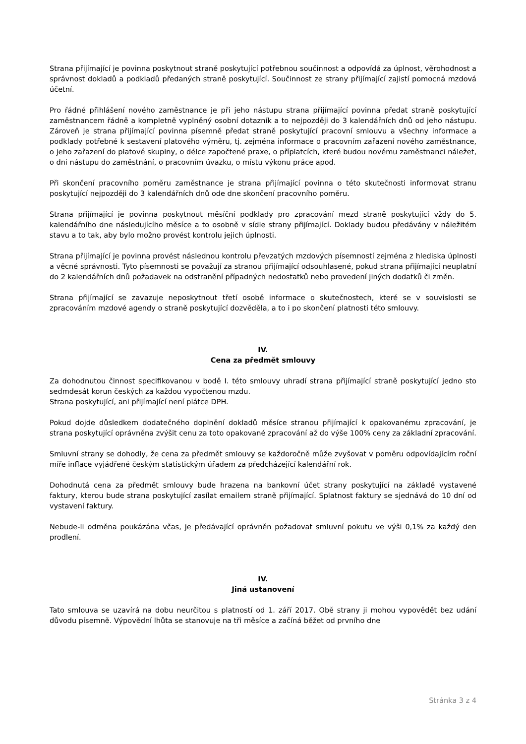Strana přijímající je povinna poskytnout straně poskytující potřebnou součinnost a odpovídá za úplnost, věrohodnost a správnost dokladů a podkladů předaných straně poskytující. Součinnost ze strany přijímající zajistí pomocná mzdová účetní.
Pro řádné přihlášení nového zaměstnance je při jeho nástupu strana přijímající povinna předat straně poskytující zaměstnancem řádně a kompletně vyplněný osobní dotazník a to nejpozději do 3 kalendářních dnů od jeho nástupu. Zároveň je strana přijímající povinna písemně předat straně poskytující pracovní smlouvu a všechny informace a podklady potřebné k sestavení platového výměru, tj. zejména informace o pracovním zařazení nového zaměstnance, o jeho zařazení do platové skupiny, o délce započtené praxe, o příplatcích, které budou novému zaměstnanci náležet, o dni nástupu do zaměstnání, o pracovním úvazku, o místu výkonu práce apod.
Při skončení pracovního poměru zaměstnance je strana přijímající povinna o této skutečnosti informovat stranu poskytující nejpozději do 3 kalendářních dnů ode dne skončení pracovního poměru.
Strana přijímající je povinna poskytnout měsíční podklady pro zpracování mezd straně poskytující vždy do 5. kalendářního dne následujícího měsíce a to osobně v sídle strany přijímající. Doklady budou předávány v náležitém stavu a to tak, aby bylo možno provést kontrolu jejich úplnosti.
Strana přijímající je povinna provést následnou kontrolu převzatých mzdových písemností zejména z hlediska úplnosti a věcné správnosti. Tyto písemnosti se považují za stranou přijímající odsouhlasené, pokud strana přijímající neuplatní do 2 kalendářních dnů požadavek na odstranění případných nedostatků nebo provedení jiných dodatků či změn.
Strana přijímající se zavazuje neposkytnout třetí osobě informace o skutečnostech, které se v souvislosti se zpracováním mzdové agendy o straně poskytující dozvěděla, a to i po skončení platnosti této smlouvy.
IV.
Cena za předmět smlouvy
Za dohodnutou činnost specifikovanou v bodě I. této smlouvy uhradí strana přijímající straně poskytující jedno sto sedmdesát korun českých za každou vypočtenou mzdu.
Strana poskytující, ani přijímající není plátce DPH.
Pokud dojde důsledkem dodatečného doplnění dokladů měsíce stranou přijímající k opakovanému zpracování, je strana poskytující oprávněna zvýšit cenu za toto opakované zpracování až do výše 100% ceny za základní zpracování.
Smluvní strany se dohodly, že cena za předmět smlouvy se každoročně může zvyšovat v poměru odpovídajícím roční míře inflace vyjádřené českým statistickým úřadem za předcházející kalendářní rok.
Dohodnutá cena za předmět smlouvy bude hrazena na bankovní účet strany poskytující na základě vystavené faktury, kterou bude strana poskytující zasílat emailem straně přijímající. Splatnost faktury se sjednává do 10 dní od vystavení faktury.
Nebude-li odměna poukázána včas, je předávající oprávněn požadovat smluvní pokutu ve výši 0,1% za každý den prodlení.
IV.
Jiná ustanovení
Tato smlouva se uzavírá na dobu neurčitou s platností od 1. září 2017. Obě strany ji mohou vypovědět bez udání důvodu písemně. Výpovědní lhůta se stanovuje na tři měsíce a začíná běžet od prvního dne
Stránka 3 z 4